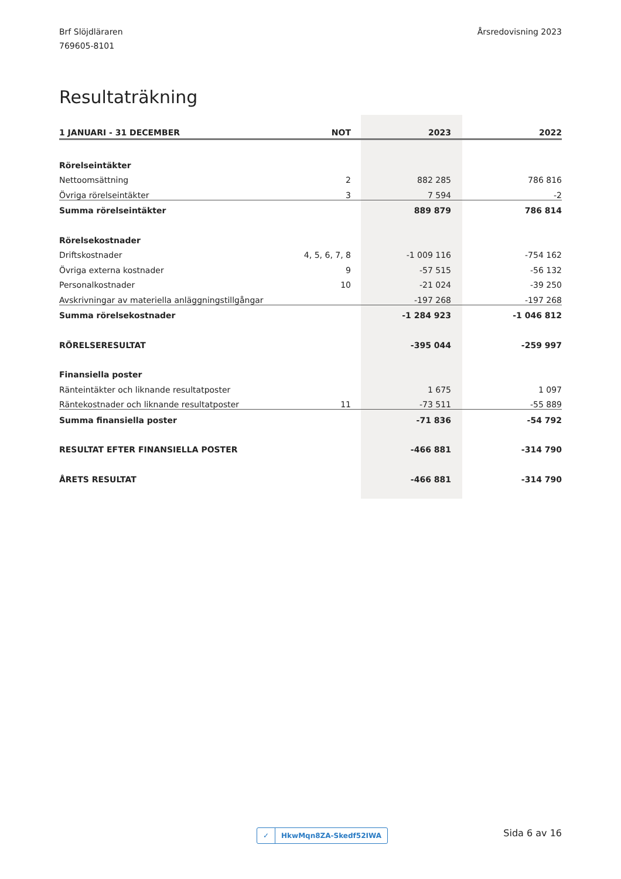Brf Slöjdläraren
769605-8101
Årsredovisning 2023
Resultaträkning
| 1 JANUARI - 31 DECEMBER | NOT | 2023 | 2022 |
| --- | --- | --- | --- |
| Rörelseintäkter | | | |
| Nettoomsättning | 2 | 882 285 | 786 816 |
| Övriga rörelseintäkter | 3 | 7 594 | -2 |
| Summa rörelseintäkter | | 889 879 | 786 814 |
| Rörelsekostnader | | | |
| Driftskostnader | 4, 5, 6, 7, 8 | -1 009 116 | -754 162 |
| Övriga externa kostnader | 9 | -57 515 | -56 132 |
| Personalkostnader | 10 | -21 024 | -39 250 |
| Avskrivningar av materiella anläggningstillgångar | | -197 268 | -197 268 |
| Summa rörelsekostnader | | -1 284 923 | -1 046 812 |
| RÖRELSERESULTAT | | -395 044 | -259 997 |
| Finansiella poster | | | |
| Ränteintäkter och liknande resultatposter | | 1 675 | 1 097 |
| Räntekostnader och liknande resultatposter | 11 | -73 511 | -55 889 |
| Summa finansiella poster | | -71 836 | -54 792 |
| RESULTAT EFTER FINANSIELLA POSTER | | -466 881 | -314 790 |
| ÅRETS RESULTAT | | -466 881 | -314 790 |
✓ HkwMqn8ZA-Skedf52IWA Sida 6 av 16